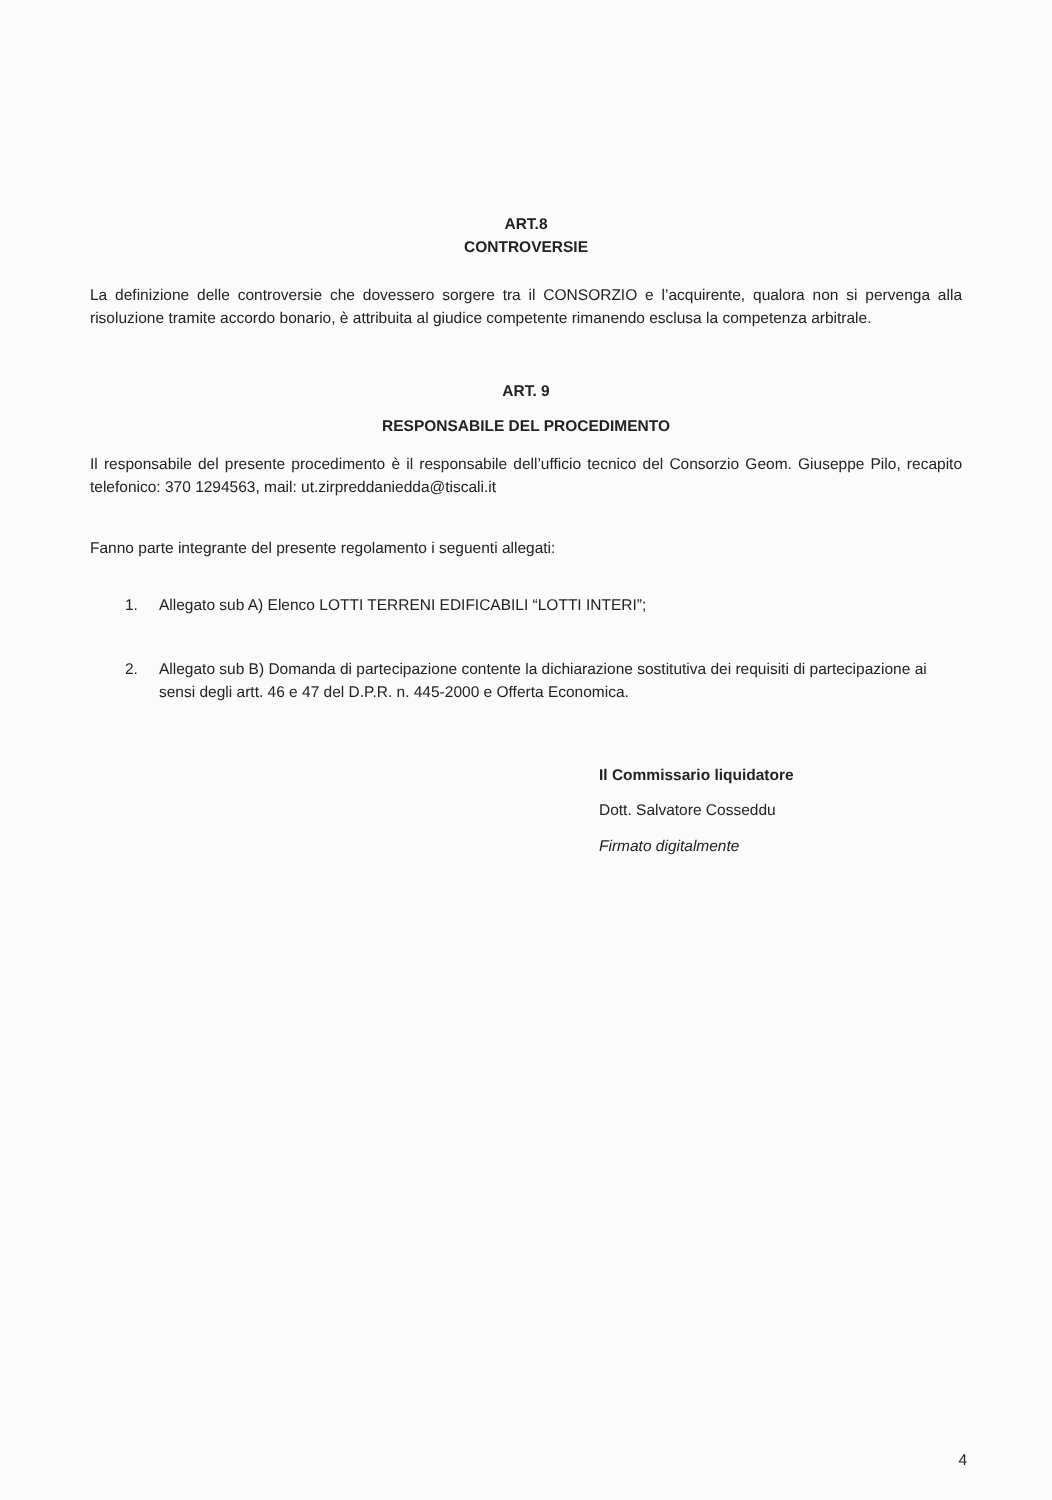ART.8
CONTROVERSIE
La definizione delle controversie che dovessero sorgere tra il CONSORZIO e l’acquirente, qualora non si pervenga alla risoluzione tramite accordo bonario, è attribuita al giudice competente rimanendo esclusa la competenza arbitrale.
ART. 9
RESPONSABILE DEL PROCEDIMENTO
Il responsabile del presente procedimento è il responsabile dell’ufficio tecnico del Consorzio Geom. Giuseppe Pilo, recapito telefonico: 370 1294563, mail: ut.zirpreddaniedda@tiscali.it
Fanno parte integrante del presente regolamento i seguenti allegati:
1. Allegato sub A) Elenco LOTTI TERRENI EDIFICABILI “LOTTI INTERI”;
2. Allegato sub B) Domanda di partecipazione contente la dichiarazione sostitutiva dei requisiti di partecipazione ai sensi degli artt. 46 e 47 del D.P.R. n. 445-2000 e Offerta Economica.
Il Commissario liquidatore
Dott. Salvatore Cosseddu
Firmato digitalmente
4